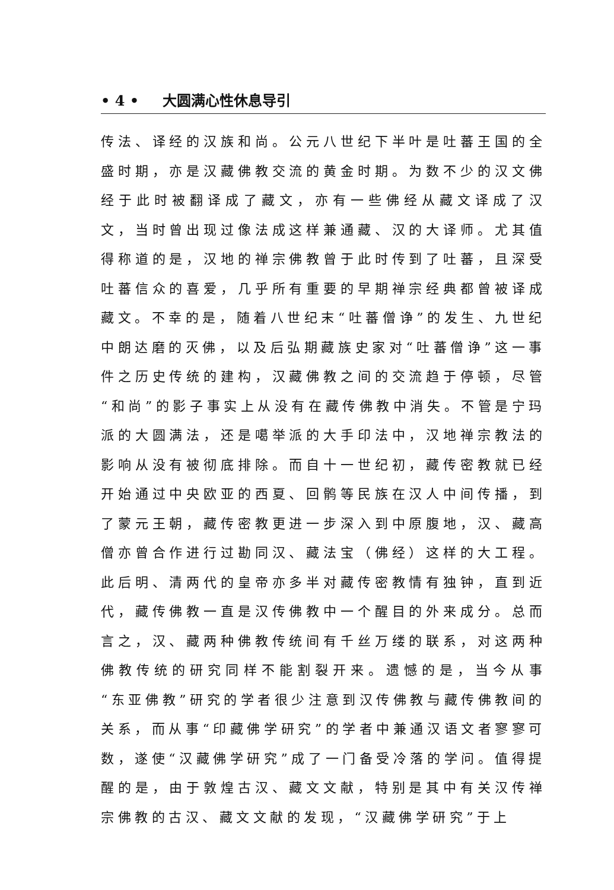• 4 • 大圆满心性休息导引
传法、译经的汉族和尚。公元八世纪下半叶是吐蕃王国的全盛时期，亦是汉藏佛教交流的黄金时期。为数不少的汉文佛经于此时被翻译成了藏文，亦有一些佛经从藏文译成了汉文，当时曾出现过像法成这样兼通藏、汉的大译师。尤其值得称道的是，汉地的禅宗佛教曾于此时传到了吐蕃，且深受吐蕃信众的喜爱，几乎所有重要的早期禅宗经典都曾被译成藏文。不幸的是，随着八世纪末“吐蕃僧诤”的发生、九世纪中朗达磨的灭佛，以及后弘期藏族史家对“吐蕃僧诤”这一事件之历史传统的建构，汉藏佛教之间的交流趋于停顿，尽管“和尚”的影子事实上从没有在藏传佛教中消失。不管是宁玛派的大圆满法，还是噶举派的大手印法中，汉地禅宗教法的影响从没有被彻底排除。而自十一世纪初，藏传密教就已经开始通过中央欧亚的西夏、回鹘等民族在汉人中间传播，到了蒙元王朝，藏传密教更进一步深入到中原腹地，汉、藏高僧亦曾合作进行过勘同汉、藏法宝（佛经）这样的大工程。此后明、清两代的皇帝亦多半对藏传密教情有独钟，直到近代，藏传佛教一直是汉传佛教中一个醒目的外来成分。总而言之，汉、藏两种佛教传统间有千丝万缕的联系，对这两种佛教传统的研究同样不能割裂开来。遗憾的是，当今从事“东亚佛教”研究的学者很少注意到汉传佛教与藏传佛教间的关系，而从事“印藏佛学研究”的学者中兼通汉语文者寥寥可数，遂使“汉藏佛学研究”成了一门备受冷落的学问。值得提醒的是，由于敦煌古汉、藏文文献，特别是其中有关汉传禅宗佛教的古汉、藏文文献的发现，“汉藏佛学研究”于上